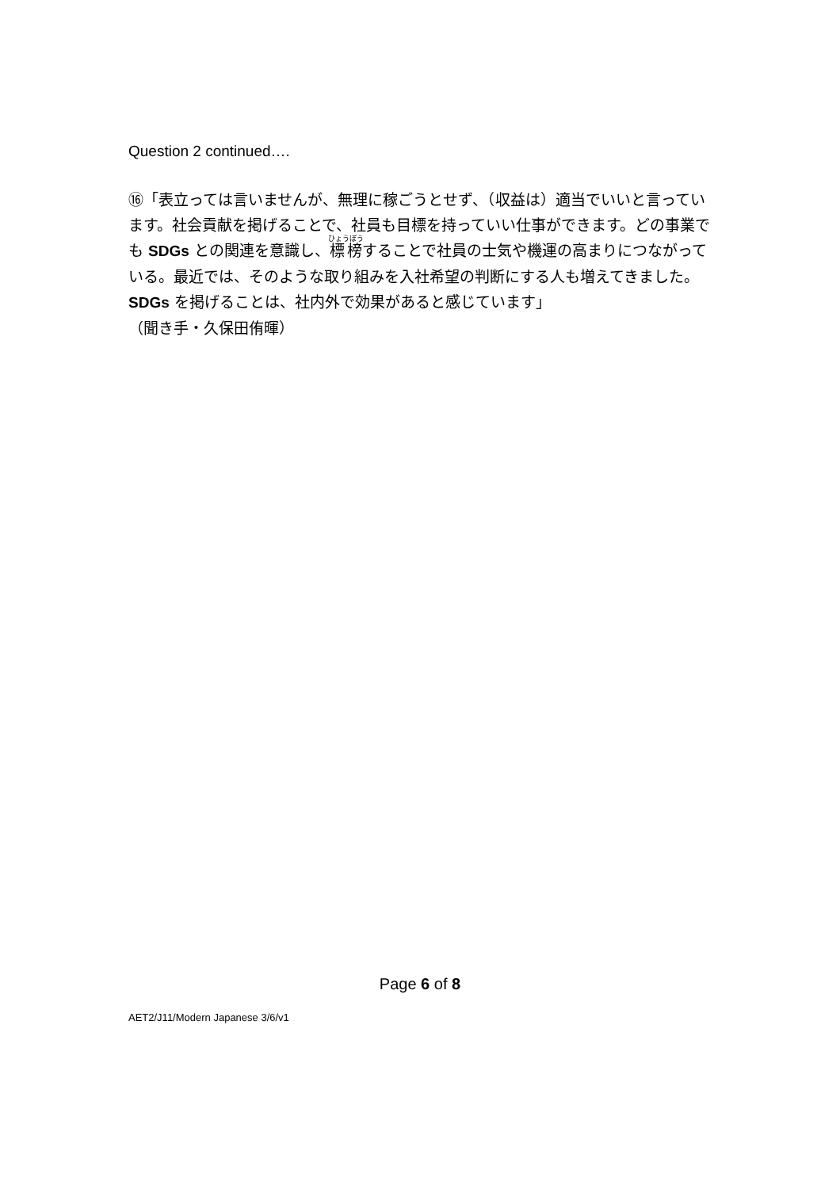Question 2 continued….
⑯「表立っては言いませんが、無理に稼ごうとせず、（収益は）適当でいいと言っています。社会貢献を掲げることで、社員も目標を持っていい仕事ができます。どの事業でも SDGs との関連を意識し、標榜することで社員の士気や機運の高まりにつながっている。最近では、そのような取り組みを入社希望の判断にする人も増えてきました。SDGs を掲げることは、社内外で効果があると感じています」
（聞き手・久保田侑暉）
Page 6 of 8
AET2/J11/Modern Japanese 3/6/v1